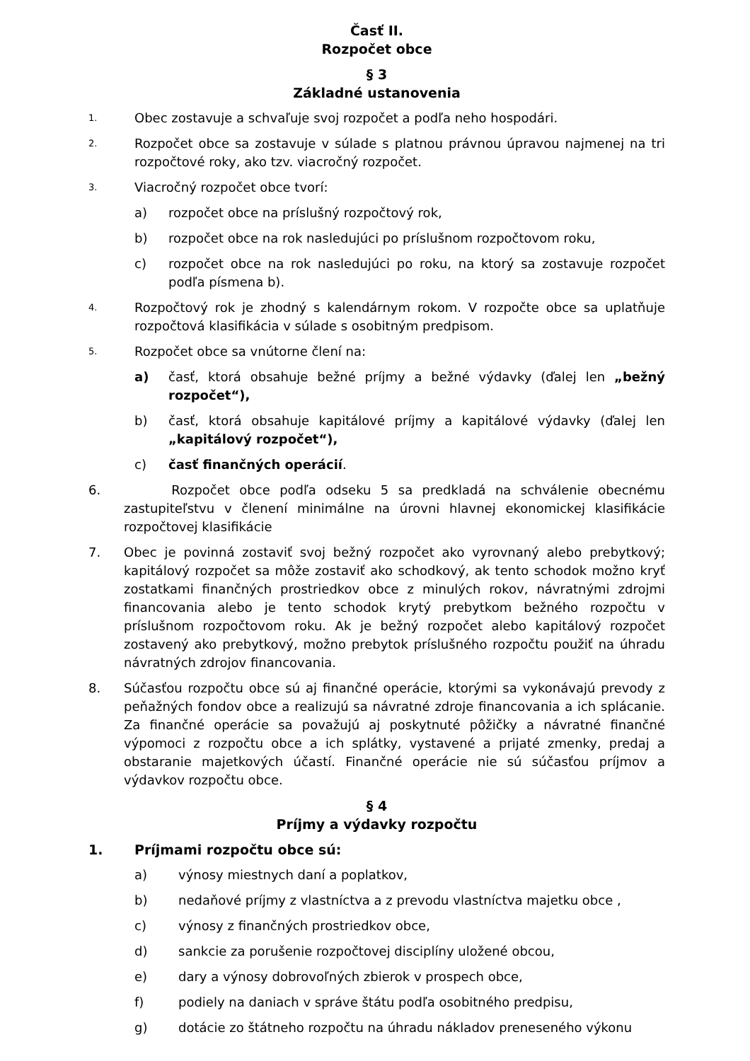Časť II.
Rozpočet obce
§ 3
Základné ustanovenia
1.
Obec zostavuje a schvaľuje svoj rozpočet a podľa neho hospodári.
2.
Rozpočet obce sa zostavuje v súlade s platnou právnou úpravou najmenej na tri rozpočtové roky, ako tzv. viacročný rozpočet.
3.
Viacročný rozpočet obce tvorí:
a) rozpočet obce na príslušný rozpočtový rok,
b) rozpočet obce na rok nasledujúci po príslušnom rozpočtovom roku,
c) rozpočet obce na rok nasledujúci po roku, na ktorý sa zostavuje rozpočet podľa písmena b).
4.
Rozpočtový rok je zhodný s kalendárnym rokom. V rozpočte obce sa uplatňuje rozpočtová klasifikácia v súlade s osobitným predpisom.
5.
Rozpočet obce sa vnútorne člení na:
a) časť, ktorá obsahuje bežné príjmy a bežné výdavky (ďalej len „bežný rozpočet“),
b) časť, ktorá obsahuje kapitálové príjmy a kapitálové výdavky (ďalej len „kapitálový rozpočet“),
c) časť finančných operácií.
6. Rozpočet obce podľa odseku 5 sa predkladá na schválenie obecnému zastupiteľstvu v členení minimálne na úrovni hlavnej ekonomickej klasifikácie rozpočtovej klasifikácie
7. Obec je povinná zostaviť svoj bežný rozpočet ako vyrovnaný alebo prebytkový; kapitálový rozpočet sa môže zostaviť ako schodkový, ak tento schodok možno kryť zostatkami finančných prostriedkov obce z minulých rokov, návratnými zdrojmi financovania alebo je tento schodok krytý prebytkom bežného rozpočtu v príslušnom rozpočtovom roku. Ak je bežný rozpočet alebo kapitálový rozpočet zostavený ako prebytkový, možno prebytok príslušného rozpočtu použiť na úhradu návratných zdrojov financovania.
8. Súčasťou rozpočtu obce sú aj finančné operácie, ktorými sa vykonávajú prevody z peňažných fondov obce a realizujú sa návratné zdroje financovania a ich splácanie. Za finančné operácie sa považujú aj poskytnuté pôžičky a návratné finančné výpomoci z rozpočtu obce a ich splátky, vystavené a prijaté zmenky, predaj a obstaranie majetkových účastí. Finančné operácie nie sú súčasťou príjmov a výdavkov rozpočtu obce.
§ 4
Príjmy a výdavky rozpočtu
1. Príjmami rozpočtu obce sú:
a) výnosy miestnych daní a poplatkov,
b) nedaňové príjmy z vlastníctva a z prevodu vlastníctva majetku obce ,
c) výnosy z finančných prostriedkov obce,
d) sankcie za porušenie rozpočtovej disciplíny uložené obcou,
e) dary a výnosy dobrovoľných zbierok v prospech obce,
f) podiely na daniach v správe štátu podľa osobitného predpisu,
g) dotácie zo štátneho rozpočtu na úhradu nákladov preneseného výkonu